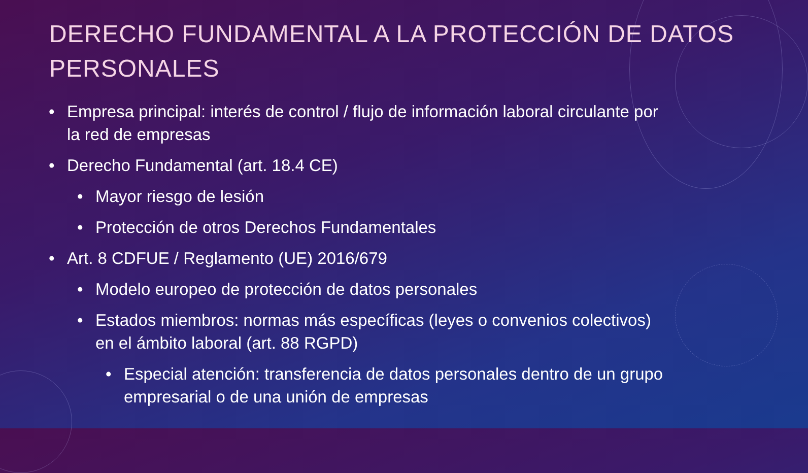DERECHO FUNDAMENTAL A LA PROTECCIÓN DE DATOS PERSONALES
• Empresa principal: interés de control / flujo de información laboral circulante por la red de empresas
• Derecho Fundamental (art. 18.4 CE)
• Mayor riesgo de lesión
• Protección de otros Derechos Fundamentales
• Art. 8 CDFUE / Reglamento (UE) 2016/679
• Modelo europeo de protección de datos personales
• Estados miembros: normas más específicas (leyes o convenios colectivos) en el ámbito laboral (art. 88 RGPD)
• Especial atención: transferencia de datos personales dentro de un grupo empresarial o de una unión de empresas